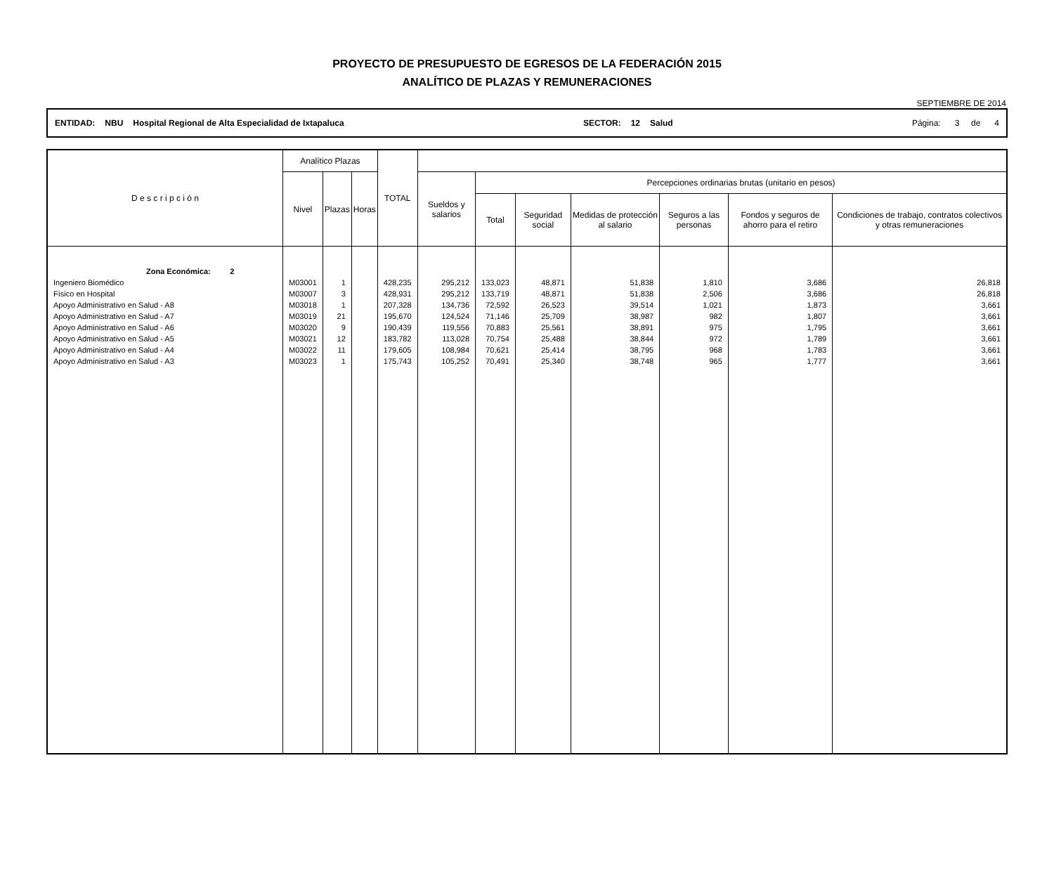PROYECTO DE PRESUPUESTO DE EGRESOS DE LA FEDERACIÓN 2015
ANALÍTICO DE PLAZAS Y REMUNERACIONES
SEPTIEMBRE DE 2014
ENTIDAD: NBU Hospital Regional de Alta Especialidad de Ixtapaluca SECTOR: 12 Salud Página: 3 de 4
| D e s c r i p c i ó n | Analítico Plazas | | | TOTAL | | | | | | | |
| --- | --- | --- | --- | --- | --- | --- | --- | --- | --- | --- | --- |
| | Nivel | Plazas | Horas | | Sueldos y salarios | Percepciones ordinarias brutas (unitario en pesos) | | | | | |
| | | | | | | Total | Seguridad social | Medidas de protección al salario | Seguros a las personas | Fondos y seguros de ahorro para el retiro | Condiciones de trabajo, contratos colectivos y otras remuneraciones |
| Zona Económica: 2 | | | | | | | | | | | |
| Ingeniero Biomédico | M03001 | 1 | | 428,235 | 295,212 | 133,023 | 48,871 | 51,838 | 1,810 | 3,686 | 26,818 |
| Físico en Hospital | M03007 | 3 | | 428,931 | 295,212 | 133,719 | 48,871 | 51,838 | 2,506 | 3,686 | 26,818 |
| Apoyo Administrativo en Salud - A8 | M03018 | 1 | | 207,328 | 134,736 | 72,592 | 26,523 | 39,514 | 1,021 | 1,873 | 3,661 |
| Apoyo Administrativo en Salud - A7 | M03019 | 21 | | 195,670 | 124,524 | 71,146 | 25,709 | 38,987 | 982 | 1,807 | 3,661 |
| Apoyo Administrativo en Salud - A6 | M03020 | 9 | | 190,439 | 119,556 | 70,883 | 25,561 | 38,891 | 975 | 1,795 | 3,661 |
| Apoyo Administrativo en Salud - A5 | M03021 | 12 | | 183,782 | 113,028 | 70,754 | 25,488 | 38,844 | 972 | 1,789 | 3,661 |
| Apoyo Administrativo en Salud - A4 | M03022 | 11 | | 179,605 | 108,984 | 70,621 | 25,414 | 38,795 | 968 | 1,783 | 3,661 |
| Apoyo Administrativo en Salud - A3 | M03023 | 1 | | 175,743 | 105,252 | 70,491 | 25,340 | 38,748 | 965 | 1,777 | 3,661 |